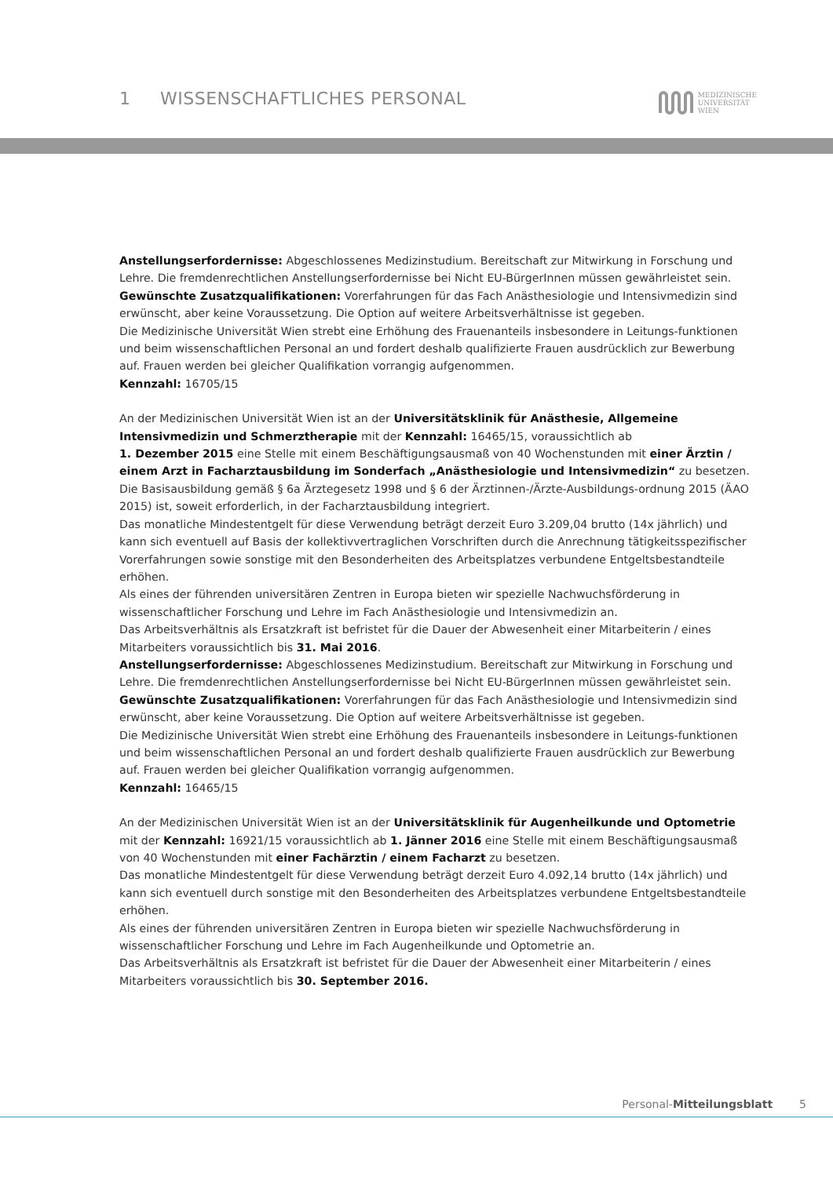1 WISSENSCHAFTLICHES PERSONAL
MEDIZINISCHE
UNIVERSITÄT
WIEN
Anstellungserfordernisse: Abgeschlossenes Medizinstudium. Bereitschaft zur Mitwirkung in Forschung und Lehre. Die fremdenrechtlichen Anstellungserfordernisse bei Nicht EU-BürgerInnen müssen gewährleistet sein.
Gewünschte Zusatzqualifikationen: Vorerfahrungen für das Fach Anästhesiologie und Intensivmedizin sind erwünscht, aber keine Voraussetzung. Die Option auf weitere Arbeitsverhältnisse ist gegeben.
Die Medizinische Universität Wien strebt eine Erhöhung des Frauenanteils insbesondere in Leitungs-funktionen und beim wissenschaftlichen Personal an und fordert deshalb qualifizierte Frauen ausdrücklich zur Bewerbung auf. Frauen werden bei gleicher Qualifikation vorrangig aufgenommen.
Kennzahl: 16705/15
An der Medizinischen Universität Wien ist an der Universitätsklinik für Anästhesie, Allgemeine Intensivmedizin und Schmerztherapie mit der Kennzahl: 16465/15, voraussichtlich ab
1. Dezember 2015 eine Stelle mit einem Beschäftigungsausmaß von 40 Wochenstunden mit einer Ärztin / einem Arzt in Facharztausbildung im Sonderfach „Anästhesiologie und Intensivmedizin“ zu besetzen.
Die Basisausbildung gemäß § 6a Ärztegesetz 1998 und § 6 der Ärztinnen-/Ärzte-Ausbildungs-ordnung 2015 (ÄAO 2015) ist, soweit erforderlich, in der Facharztausbildung integriert.
Das monatliche Mindestentgelt für diese Verwendung beträgt derzeit Euro 3.209,04 brutto (14x jährlich) und kann sich eventuell auf Basis der kollektivvertraglichen Vorschriften durch die Anrechnung tätigkeitsspezifischer Vorerfahrungen sowie sonstige mit den Besonderheiten des Arbeitsplatzes verbundene Entgeltsbestandteile erhöhen.
Als eines der führenden universitären Zentren in Europa bieten wir spezielle Nachwuchsförderung in wissenschaftlicher Forschung und Lehre im Fach Anästhesiologie und Intensivmedizin an.
Das Arbeitsverhältnis als Ersatzkraft ist befristet für die Dauer der Abwesenheit einer Mitarbeiterin / eines Mitarbeiters voraussichtlich bis 31. Mai 2016.
Anstellungserfordernisse: Abgeschlossenes Medizinstudium. Bereitschaft zur Mitwirkung in Forschung und Lehre. Die fremdenrechtlichen Anstellungserfordernisse bei Nicht EU-BürgerInnen müssen gewährleistet sein.
Gewünschte Zusatzqualifikationen: Vorerfahrungen für das Fach Anästhesiologie und Intensivmedizin sind erwünscht, aber keine Voraussetzung. Die Option auf weitere Arbeitsverhältnisse ist gegeben.
Die Medizinische Universität Wien strebt eine Erhöhung des Frauenanteils insbesondere in Leitungs-funktionen und beim wissenschaftlichen Personal an und fordert deshalb qualifizierte Frauen ausdrücklich zur Bewerbung auf. Frauen werden bei gleicher Qualifikation vorrangig aufgenommen.
Kennzahl: 16465/15
An der Medizinischen Universität Wien ist an der Universitätsklinik für Augenheilkunde und Optometrie mit der Kennzahl: 16921/15 voraussichtlich ab 1. Jänner 2016 eine Stelle mit einem Beschäftigungsausmaß von 40 Wochenstunden mit einer Fachärztin / einem Facharzt zu besetzen.
Das monatliche Mindestentgelt für diese Verwendung beträgt derzeit Euro 4.092,14 brutto (14x jährlich) und kann sich eventuell durch sonstige mit den Besonderheiten des Arbeitsplatzes verbundene Entgeltsbestandteile erhöhen.
Als eines der führenden universitären Zentren in Europa bieten wir spezielle Nachwuchsförderung in wissenschaftlicher Forschung und Lehre im Fach Augenheilkunde und Optometrie an.
Das Arbeitsverhältnis als Ersatzkraft ist befristet für die Dauer der Abwesenheit einer Mitarbeiterin / eines Mitarbeiters voraussichtlich bis 30. September 2016.
Personal-Mitteilungsblatt 5